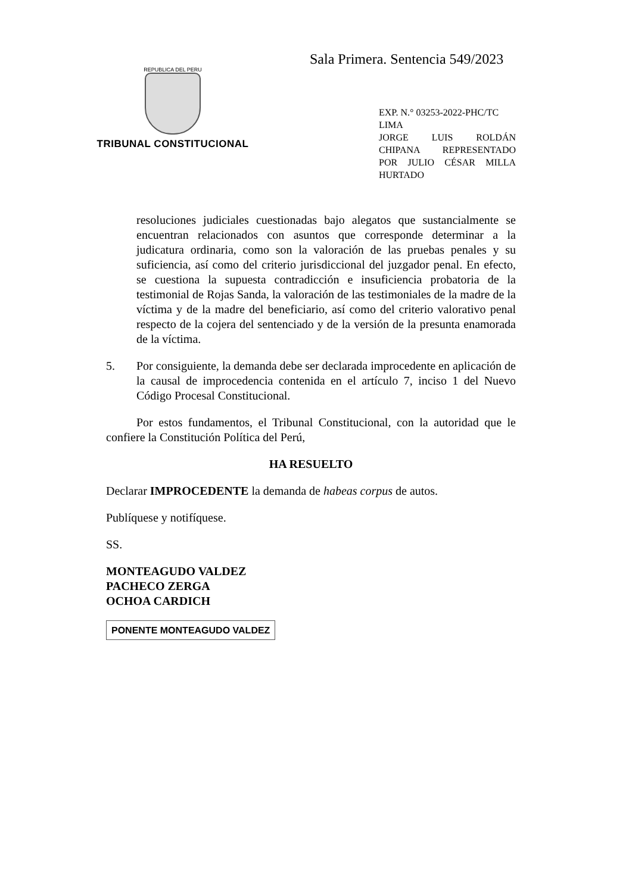Sala Primera. Sentencia 549/2023
REPUBLICA DEL PERU
TRIBUNAL CONSTITUCIONAL
EXP. N.° 03253-2022-PHC/TC
LIMA
JORGE LUIS ROLDÁN CHIPANA REPRESENTADO POR JULIO CÉSAR MILLA HURTADO
resoluciones judiciales cuestionadas bajo alegatos que sustancialmente se encuentran relacionados con asuntos que corresponde determinar a la judicatura ordinaria, como son la valoración de las pruebas penales y su suficiencia, así como del criterio jurisdiccional del juzgador penal. En efecto, se cuestiona la supuesta contradicción e insuficiencia probatoria de la testimonial de Rojas Sanda, la valoración de las testimoniales de la madre de la víctima y de la madre del beneficiario, así como del criterio valorativo penal respecto de la cojera del sentenciado y de la versión de la presunta enamorada de la víctima.
5. Por consiguiente, la demanda debe ser declarada improcedente en aplicación de la causal de improcedencia contenida en el artículo 7, inciso 1 del Nuevo Código Procesal Constitucional.
Por estos fundamentos, el Tribunal Constitucional, con la autoridad que le confiere la Constitución Política del Perú,
HA RESUELTO
Declarar IMPROCEDENTE la demanda de habeas corpus de autos.
Publíquese y notifíquese.
SS.
MONTEAGUDO VALDEZ
PACHECO ZERGA
OCHOA CARDICH
PONENTE MONTEAGUDO VALDEZ